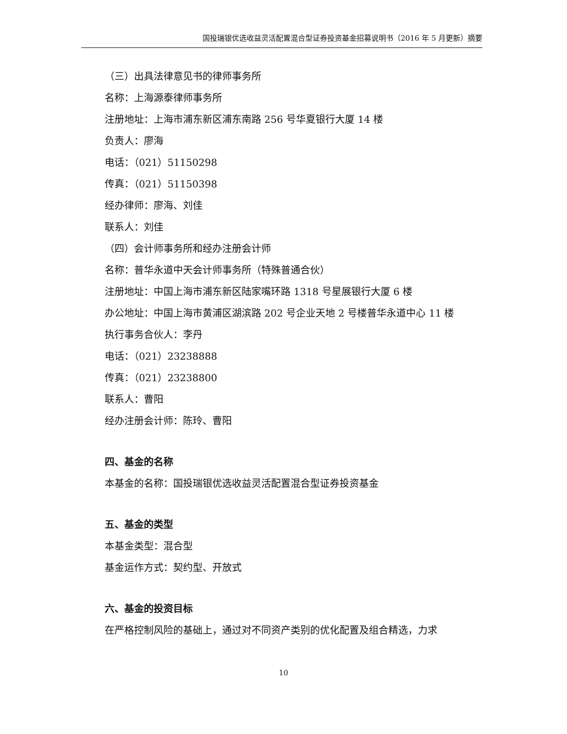国投瑞银优选收益灵活配置混合型证券投资基金招募说明书（2016 年 5 月更新）摘要
（三）出具法律意见书的律师事务所
名称：上海源泰律师事务所
注册地址：上海市浦东新区浦东南路 256 号华夏银行大厦 14 楼
负责人：廖海
电话：（021）51150298
传真：（021）51150398
经办律师：廖海、刘佳
联系人：刘佳
（四）会计师事务所和经办注册会计师
名称：普华永道中天会计师事务所（特殊普通合伙）
注册地址：中国上海市浦东新区陆家嘴环路 1318 号星展银行大厦 6 楼
办公地址：中国上海市黄浦区湖滨路 202 号企业天地 2 号楼普华永道中心 11 楼
执行事务合伙人：李丹
电话：（021）23238888
传真：（021）23238800
联系人：曹阳
经办注册会计师：陈玲、曹阳
四、基金的名称
本基金的名称：国投瑞银优选收益灵活配置混合型证券投资基金
五、基金的类型
本基金类型：混合型
基金运作方式：契约型、开放式
六、基金的投资目标
在严格控制风险的基础上，通过对不同资产类别的优化配置及组合精选，力求
10